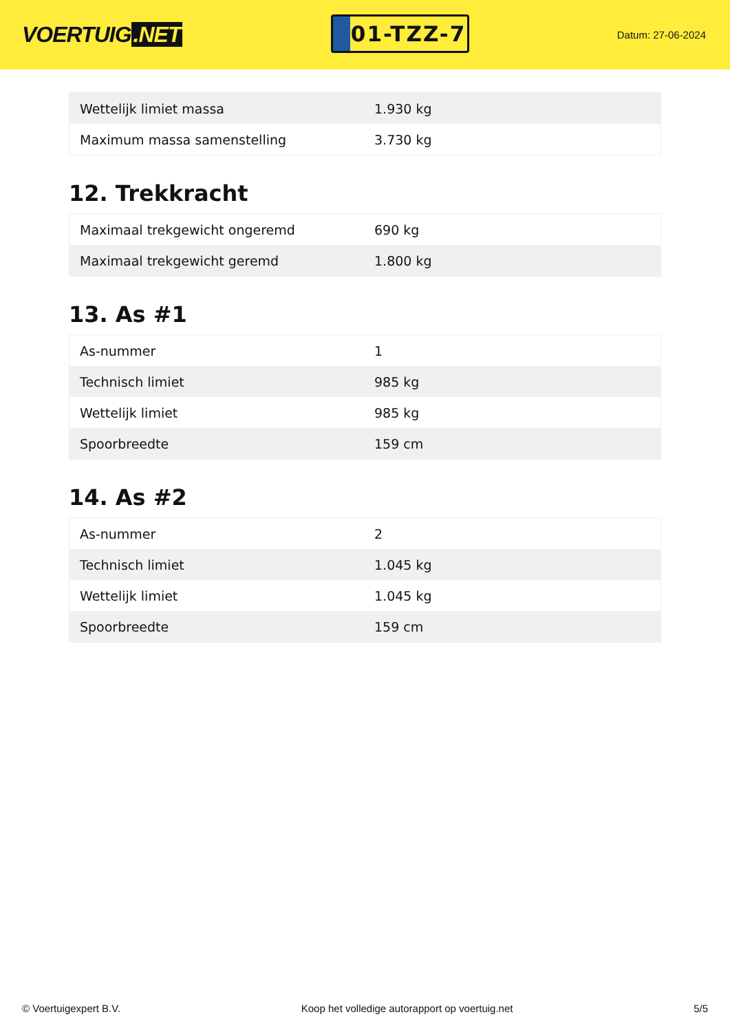VOERTUIG.NET
01-TZZ-7
Datum: 27-06-2024
| Wettelijk limiet massa | 1.930 kg |
| Maximum massa samenstelling | 3.730 kg |
12. Trekkracht
| Maximaal trekgewicht ongeremd | 690 kg |
| Maximaal trekgewicht geremd | 1.800 kg |
13. As #1
| As-nummer | 1 |
| Technisch limiet | 985 kg |
| Wettelijk limiet | 985 kg |
| Spoorbreedte | 159 cm |
14. As #2
| As-nummer | 2 |
| Technisch limiet | 1.045 kg |
| Wettelijk limiet | 1.045 kg |
| Spoorbreedte | 159 cm |
© Voertuigexpert B.V. Koop het volledige autorapport op voertuig.net 5/5